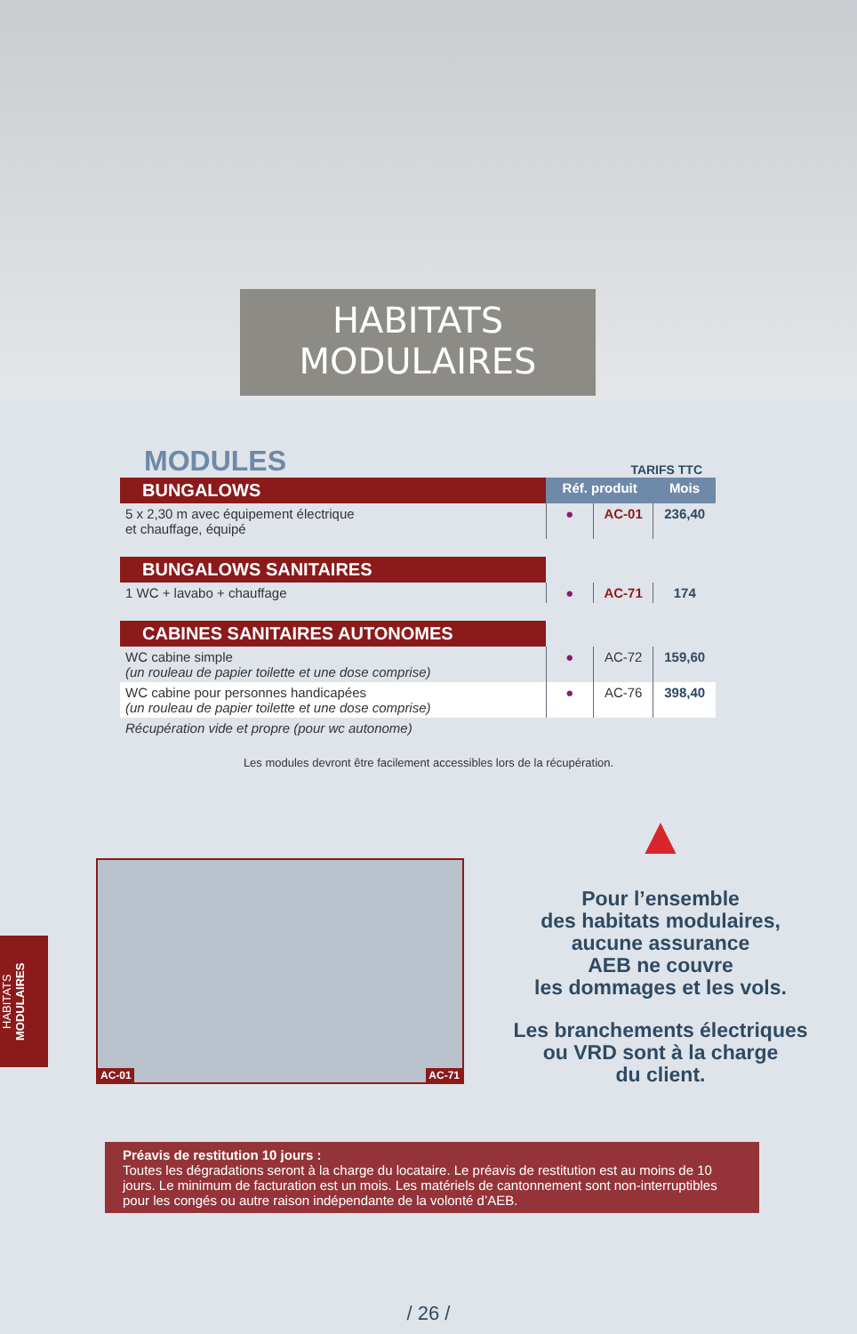HABITATS
MODULAIRES
MODULES
TARIFS TTC
| BUNGALOWS | Réf. produit | | Mois |
| 5 x 2,30 m avec équipement électrique et chauffage, équipé | ● | AC-01 | 236,40 |
| BUNGALOWS SANITAIRES | | | |
| 1 WC + lavabo + chauffage | ● | AC-71 | 174 |
| CABINES SANITAIRES AUTONOMES | | | |
| WC cabine simple (un rouleau de papier toilette et une dose comprise) | ● | AC-72 | 159,60 |
| WC cabine pour personnes handicapées (un rouleau de papier toilette et une dose comprise) | ● | AC-76 | 398,40 |
| Récupération vide et propre (pour wc autonome) | | | |
Les modules devront être facilement accessibles lors de la récupération.
AC-01 AC-71
▲
Pour l’ensemble
des habitats modulaires,
aucune assurance
AEB ne couvre
les dommages et les vols.
Les branchements électriques
ou VRD sont à la charge
du client.
Préavis de restitution 10 jours :
Toutes les dégradations seront à la charge du locataire. Le préavis de restitution est au moins de 10 jours. Le minimum de facturation est un mois. Les matériels de cantonnement sont non-interruptibles pour les congés ou autre raison indépendante de la volonté d’AEB.
/ 26 /
HABITATS MODULAIRES